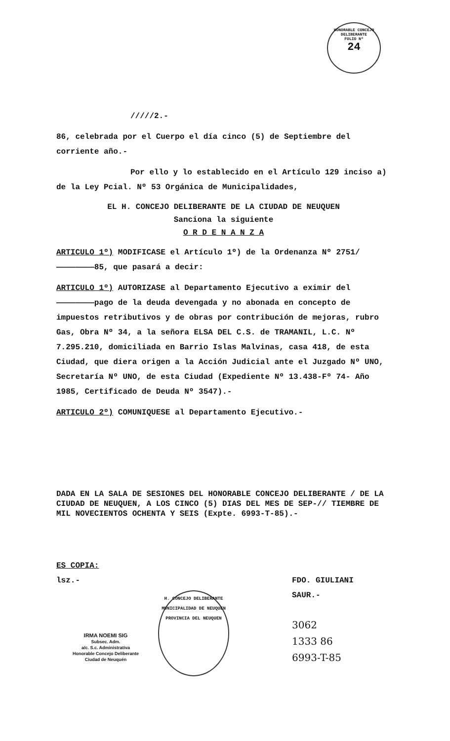HONORABLE CONCEJO DELIBERANTE
FOLIO Nº
24
/////2.-
86, celebrada por el Cuerpo el día cinco (5) de Septiembre del corriente año.-
Por ello y lo establecido en el Artículo 129 inciso a) de la Ley Pcial. Nº 53 Orgánica de Municipalidades,
EL H. CONCEJO DELIBERANTE DE LA CIUDAD DE NEUQUEN
Sanciona la siguiente
O R D E N A N Z A
ARTICULO 1º) MODIFICASE el Artículo 1º) de la Ordenanza Nº 2751/ ————————85, que pasará a decir:
ARTICULO 1º) AUTORIZASE al Departamento Ejecutivo a eximir del ————————pago de la deuda devengada y no abonada en concepto de impuestos retributivos y de obras por contribución de mejoras, rubro Gas, Obra Nº 34, a la señora ELSA DEL C.S. de TRAMANIL, L.C. Nº 7.295.210, domiciliada en Barrio Islas Malvinas, casa 418, de esta Ciudad, que diera origen a la Acción Judicial ante el Juzgado Nº UNO, Secretaría Nº UNO, de esta Ciudad (Expediente Nº 13.438-Fº 74- Año 1985, Certificado de Deuda Nº 3547).-
ARTICULO 2º) COMUNIQUESE al Departamento Ejecutivo.-
DADA EN LA SALA DE SESIONES DEL HONORABLE CONCEJO DELIBERANTE / DE LA CIUDAD DE NEUQUEN, A LOS CINCO (5) DIAS DEL MES DE SEP-// TIEMBRE DE MIL NOVECIENTOS OCHENTA Y SEIS (Expte. 6993-T-85).-
ES COPIA:
lsz.-
IRMA NOEMI SIG
Subsec. Adm.
a/c. S.c. Administrativa
Honorable Concejo Deliberante
Ciudad de Neuquén
FDO. GIULIANI
SAUR.-
3062
1333 86
6993-T-85
H. CONCEJO DELIBERANTE
MUNICIPALIDAD DE NEUQUEN
PROVINCIA DEL NEUQUEN